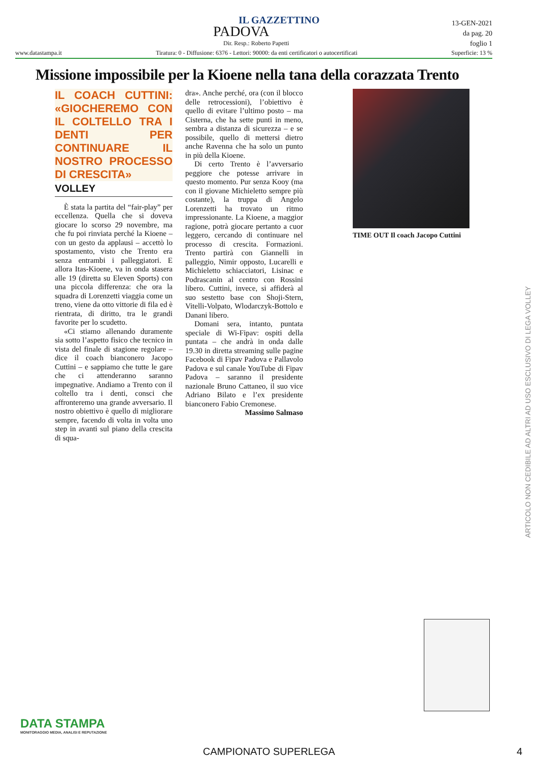IL GAZZETTINO
PADOVA
Dir. Resp.: Roberto Papetti
13-GEN-2021
da pag. 20
foglio 1
www.datastampa.it Tiratura: 0 - Diffusione: 6376 - Lettori: 90000: da enti certificatori o autocertificati Superficie: 13 %
Missione impossibile per la Kioene nella tana della corazzata Trento
IL COACH CUTTINI: «GIOCHEREMO CON IL COLTELLO TRA I DENTI PER CONTINUARE IL NOSTRO PROCESSO DI CRESCITA»
VOLLEY
È stata la partita del “fair-play” per eccellenza. Quella che si doveva giocare lo scorso 29 novembre, ma che fu poi rinviata perché la Kioene – con un gesto da applausi – accettò lo spostamento, visto che Trento era senza entrambi i palleggiatori. E allora Itas-Kioene, va in onda stasera alle 19 (diretta su Eleven Sports) con una piccola differenza: che ora la squadra di Lorenzetti viaggia come un treno, viene da otto vittorie di fila ed è rientrata, di diritto, tra le grandi favorite per lo scudetto.
«Ci stiamo allenando duramente sia sotto l’aspetto fisico che tecnico in vista del finale di stagione regolare – dice il coach bianconero Jacopo Cuttini – e sappiamo che tutte le gare che ci attenderanno saranno impegnative. Andiamo a Trento con il coltello tra i denti, consci che affronteremo una grande avversario. Il nostro obiettivo è quello di migliorare sempre, facendo di volta in volta uno step in avanti sul piano della crescita di squa-
dra». Anche perché, ora (con il blocco delle retrocessioni), l’obiettivo è quello di evitare l’ultimo posto – ma Cisterna, che ha sette punti in meno, sembra a distanza di sicurezza – e se possibile, quello di mettersi dietro anche Ravenna che ha solo un punto in più della Kioene.
Di certo Trento è l’avversario peggiore che potesse arrivare in questo momento. Pur senza Kooy (ma con il giovane Michieletto sempre più costante), la truppa di Angelo Lorenzetti ha trovato un ritmo impressionante. La Kioene, a maggior ragione, potrà giocare pertanto a cuor leggero, cercando di continuare nel processo di crescita. Formazioni. Trento partirà con Giannelli in palleggio, Nimir opposto, Lucarelli e Michieletto schiacciatori, Lisinac e Podrascanin al centro con Rossini libero. Cuttini, invece, si affiderà al suo sestetto base con Shoji-Stern, Vitelli-Volpato, Wlodarczyk-Bottolo e Danani libero.
Domani sera, intanto, puntata speciale di Wi-Fipav: ospiti della puntata – che andrà in onda dalle 19.30 in diretta streaming sulle pagine Facebook di Fipav Padova e Pallavolo Padova e sul canale YouTube di Fipav Padova – saranno il presidente nazionale Bruno Cattaneo, il suo vice Adriano Bilato e l’ex presidente bianconero Fabio Cremonese.
Massimo Salmaso
TIME OUT Il coach Jacopo Cuttini
ARTICOLO NON CEDIBILE AD ALTRI AD USO ESCLUSIVO DI LEGA VOLLEY
DATA STAMPA
MONITORAGGIO MEDIA, ANALISI E REPUTAZIONE
CAMPIONATO SUPERLEGA 4